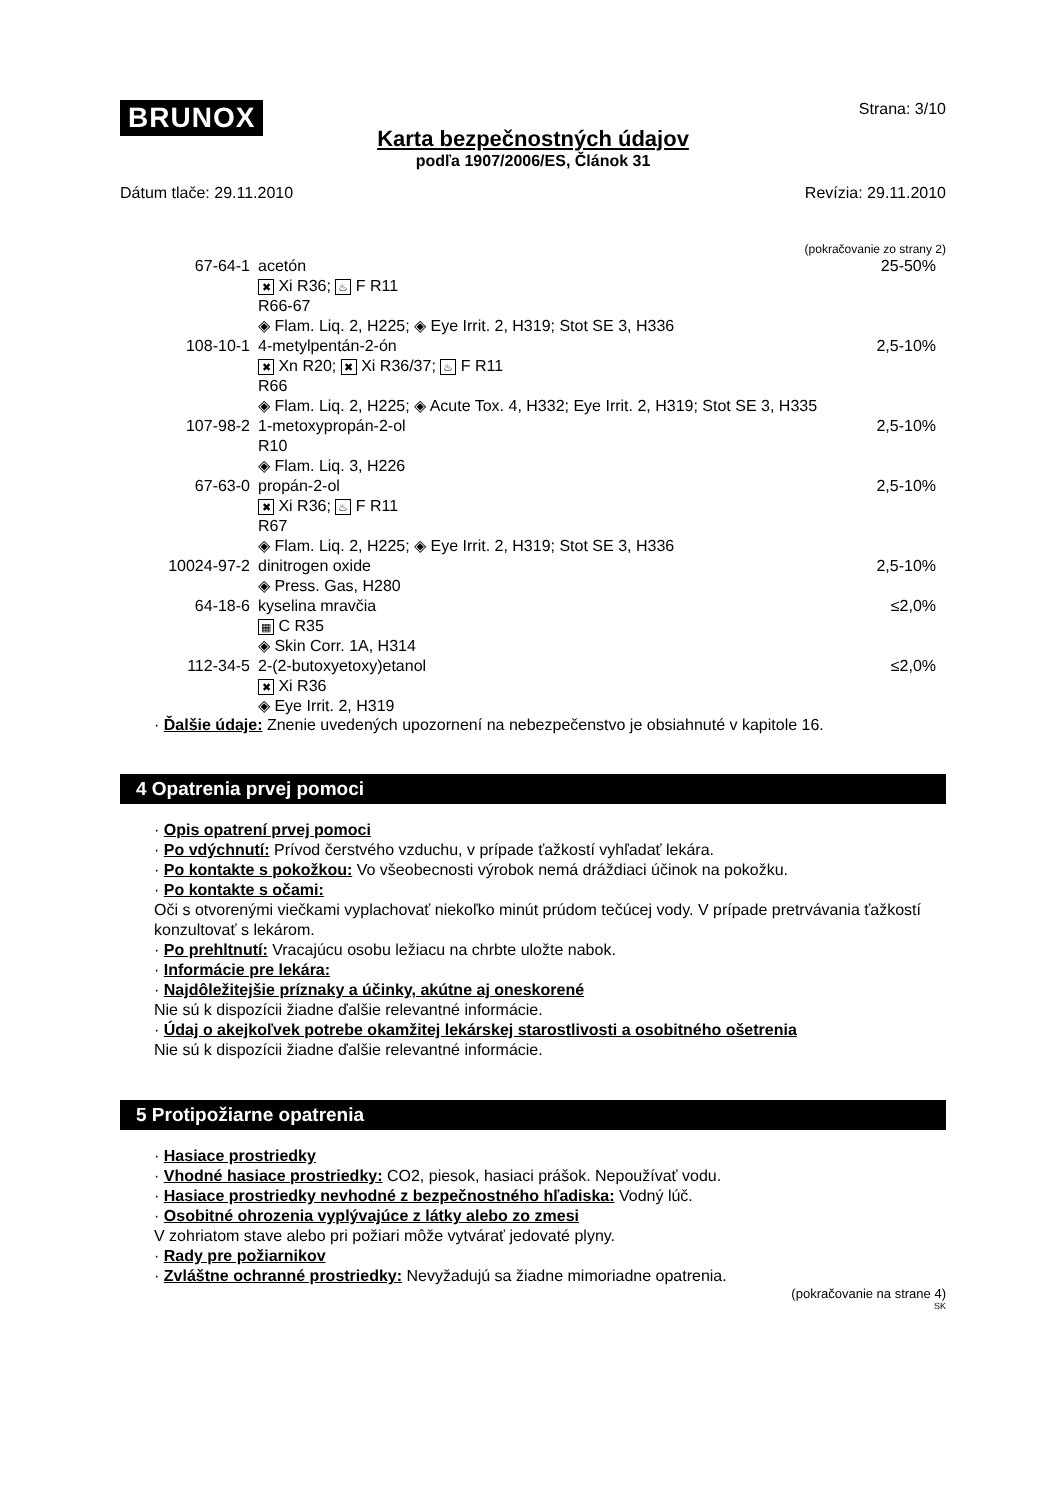BRUNOX Strana: 3/10
Karta bezpečnostných údajov
podľa 1907/2006/ES, Článok 31
Dátum tlače: 29.11.2010 Revízia: 29.11.2010
(pokračovanie zo strany 2)
| 67-64-1 | acetón ✖ Xi R36; ♨ F R11 R66-67 ◈ Flam. Liq. 2, H225; ◈ Eye Irrit. 2, H319; Stot SE 3, H336 | 25-50% |
| 108-10-1 | 4-metylpentán-2-ón ✖ Xn R20; ✖ Xi R36/37; ♨ F R11 R66 ◈ Flam. Liq. 2, H225; ◈ Acute Tox. 4, H332; Eye Irrit. 2, H319; Stot SE 3, H335 | 2,5-10% |
| 107-98-2 | 1-metoxypropán-2-ol R10 ◈ Flam. Liq. 3, H226 | 2,5-10% |
| 67-63-0 | propán-2-ol ✖ Xi R36; ♨ F R11 R67 ◈ Flam. Liq. 2, H225; ◈ Eye Irrit. 2, H319; Stot SE 3, H336 | 2,5-10% |
| 10024-97-2 | dinitrogen oxide ◈ Press. Gas, H280 | 2,5-10% |
| 64-18-6 | kyselina mravčia ▦ C R35 ◈ Skin Corr. 1A, H314 | ≤2,0% |
| 112-34-5 | 2-(2-butoxyetoxy)etanol ✖ Xi R36 ◈ Eye Irrit. 2, H319 | ≤2,0% |
· Ďalšie údaje: Znenie uvedených upozornení na nebezpečenstvo je obsiahnuté v kapitole 16.
4 Opatrenia prvej pomoci
· Opis opatrení prvej pomoci
· Po vdýchnutí: Prívod čerstvého vzduchu, v prípade ťažkostí vyhľadať lekára.
· Po kontakte s pokožkou: Vo všeobecnosti výrobok nemá dráždiaci účinok na pokožku.
· Po kontakte s očami:
Oči s otvorenými viečkami vyplachovať niekoľko minút prúdom tečúcej vody. V prípade pretrvávania ťažkostí konzultovať s lekárom.
· Po prehltnutí: Vracajúcu osobu ležiacu na chrbte uložte nabok.
· Informácie pre lekára:
· Najdôležitejšie príznaky a účinky, akútne aj oneskorené
Nie sú k dispozícii žiadne ďalšie relevantné informácie.
· Údaj o akejkoľvek potrebe okamžitej lekárskej starostlivosti a osobitného ošetrenia
Nie sú k dispozícii žiadne ďalšie relevantné informácie.
5 Protipožiarne opatrenia
· Hasiace prostriedky
· Vhodné hasiace prostriedky: CO2, piesok, hasiaci prášok. Nepoužívať vodu.
· Hasiace prostriedky nevhodné z bezpečnostného hľadiska: Vodný lúč.
· Osobitné ohrozenia vyplývajúce z látky alebo zo zmesi
V zohriatom stave alebo pri požiari môže vytvárať jedovaté plyny.
· Rady pre požiarnikov
· Zvláštne ochranné prostriedky: Nevyžadujú sa žiadne mimoriadne opatrenia.
(pokračovanie na strane 4)
SK